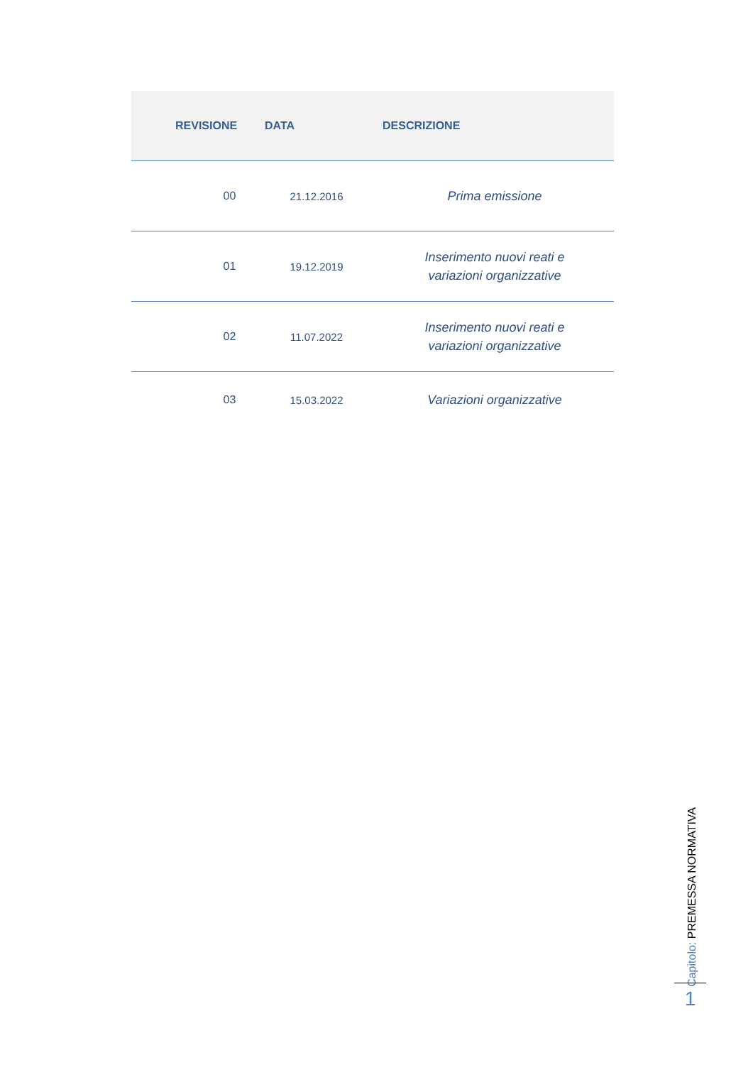| REVISIONE | DATA | DESCRIZIONE |
| --- | --- | --- |
| 00 | 21.12.2016 | Prima emissione |
| 01 | 19.12.2019 | Inserimento nuovi reati e variazioni organizzative |
| 02 | 11.07.2022 | Inserimento nuovi reati e variazioni organizzative |
| 03 | 15.03.2022 | Variazioni organizzative |
Capitolo: PREMESSA NORMATIVA
1